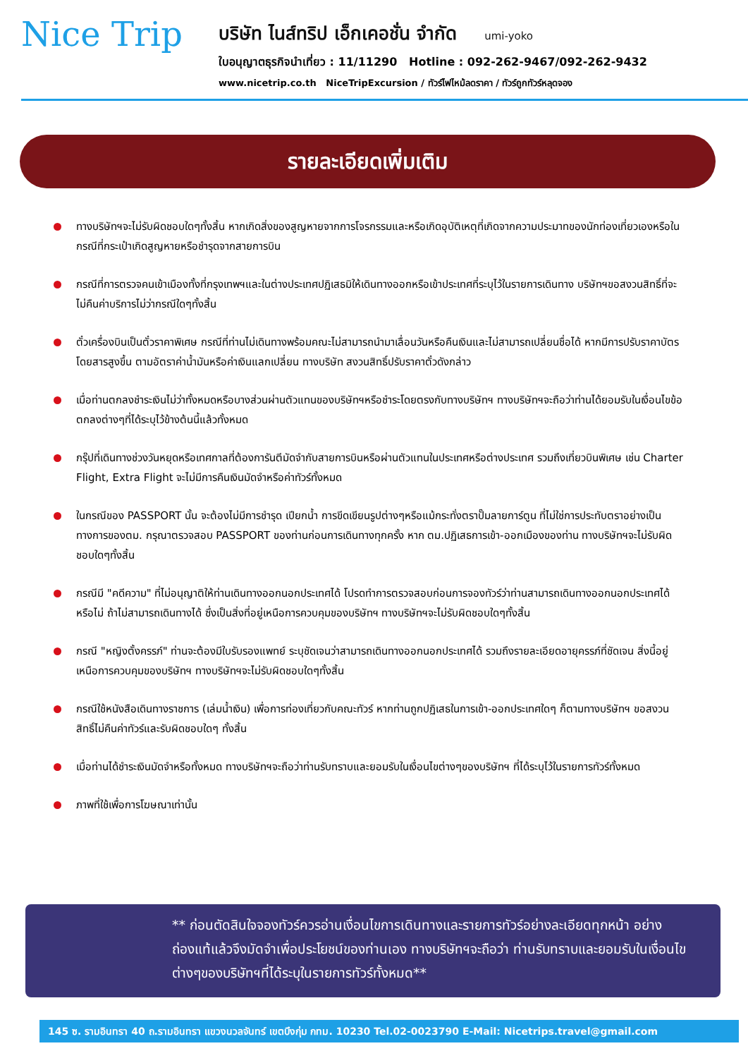Nice Trip
บริษัท ไนส์ทริป เอ็กเคอชั่น จำกัด umi-yoko
ใบอนุญาตธุรกิจนำเที่ยว : 11/11290 Hotline : 092-262-9467/092-262-9432
www.nicetrip.co.th NiceTripExcursion / ทัวร์ไฟไหม้ลดราคา / ทัวร์ถูกทัวร์หลุดจอง
รายละเอียดเพิ่มเติม
ทางบริษัทฯจะไม่รับผิดชอบใดๆทั้งสิ้น หากเกิดสิ่งของสูญหายจากการโจรกรรมและหรือเกิดอุบัติเหตุที่เกิดจากความประมาทของนักท่องเที่ยวเองหรือในกรณีที่กระเป๋าเกิดสูญหายหรือชำรุดจากสายการบิน
กรณีที่การตรวจคนเข้าเมืองทั้งที่กรุงเทพฯและในต่างประเทศปฏิเสธมิให้เดินทางออกหรือเข้าประเทศที่ระบุไว้ในรายการเดินทาง บริษัทฯขอสงวนสิทธิ์ที่จะไม่คืนค่าบริการไม่ว่ากรณีใดๆทั้งสิ้น
ตั๋วเครื่องบินเป็นตั๋วราคาพิเศษ กรณีที่ท่านไม่เดินทางพร้อมคณะไม่สามารถนำมาเลื่อนวันหรือคืนเงินและไม่สามารถเปลี่ยนชื่อได้ หากมีการปรับราคาบัตรโดยสารสูงขึ้น ตามอัตราค่าน้ำมันหรือค่าเงินแลกเปลี่ยน ทางบริษัท สงวนสิทธิ์ปรับราคาตั๋วดังกล่าว
เมื่อท่านตกลงชำระเงินไม่ว่าทั้งหมดหรือบางส่วนผ่านตัวแทนของบริษัทฯหรือชำระโดยตรงกับทางบริษัทฯ ทางบริษัทฯจะถือว่าท่านได้ยอมรับในเงื่อนไขข้อตกลงต่างๆที่ได้ระบุไว้ข้างต้นนี้แล้วทั้งหมด
กรุ๊ปที่เดินทางช่วงวันหยุดหรือเทศกาลที่ต้องการันตีมัดจำกับสายการบินหรือผ่านตัวแทนในประเทศหรือต่างประเทศ รวมถึงเที่ยวบินพิเศษ เช่น Charter Flight, Extra Flight จะไม่มีการคืนเงินมัดจำหรือค่าทัวร์ทั้งหมด
ในกรณีของ PASSPORT นั้น จะต้องไม่มีการชำรุด เปียกน้ำ การขีดเขียนรูปต่างๆหรือแม้กระทั่งตราปั๊มลายการ์ตูน ที่ไม่ใช่การประทับตราอย่างเป็นทางการของตม. กรุณาตรวจสอบ PASSPORT ของท่านก่อนการเดินทางทุกครั้ง หาก ตม.ปฏิเสธการเข้า-ออกเมืองของท่าน ทางบริษัทฯจะไม่รับผิดชอบใดๆทั้งสิ้น
กรณีมี "คดีความ" ที่ไม่อนุญาติให้ท่านเดินทางออกนอกประเทศได้ โปรดทำการตรวจสอบก่อนการจองทัวร์ว่าท่านสามารถเดินทางออกนอกประเทศได้หรือไม่ ถ้าไม่สามารถเดินทางได้ ซึ่งเป็นสิ่งที่อยู่เหนือการควบคุมของบริษัทฯ ทางบริษัทฯจะไม่รับผิดชอบใดๆทั้งสิ้น
กรณี "หญิงตั้งครรภ์" ท่านจะต้องมีใบรับรองแพทย์ ระบุชัดเจนว่าสามารถเดินทางออกนอกประเทศได้ รวมถึงรายละเอียดอายุครรภ์ที่ชัดเจน สิ่งนี้อยู่เหนือการควบคุมของบริษัทฯ ทางบริษัทฯจะไม่รับผิดชอบใดๆทั้งสิ้น
กรณีใช้หนังสือเดินทางราชการ (เล่มน้ำเงิน) เพื่อการท่องเที่ยวกับคณะทัวร์ หากท่านถูกปฏิเสธในการเข้า-ออกประเทศใดๆ ก็ตามทางบริษัทฯ ขอสงวนสิทธิ์ไม่คืนค่าทัวร์และรับผิดชอบใดๆ ทั้งสิ้น
เมื่อท่านได้ชำระเงินมัดจำหรือทั้งหมด ทางบริษัทฯจะถือว่าท่านรับทราบและยอมรับในเงื่อนไขต่างๆของบริษัทฯ ที่ได้ระบุไว้ในรายการทัวร์ทั้งหมด
ภาพที่ใช้เพื่อการโฆษณาเท่านั้น
** ก่อนตัดสินใจจองทัวร์ควรอ่านเงื่อนไขการเดินทางและรายการทัวร์อย่างละเอียดทุกหน้า อย่างถ่องแท้แล้วจึงมัดจำเพื่อประโยชน์ของท่านเอง ทางบริษัทฯจะถือว่า ท่านรับทราบและยอมรับในเงื่อนไขต่างๆของบริษัทฯที่ได้ระบุในรายการทัวร์ทั้งหมด**
145 ซ. รามอินทรา 40 ถ.รามอินทรา แขวงนวลจันทร์ เขตบึงกุ่ม กทม. 10230 Tel.02-0023790 E-Mail: Nicetrips.travel@gmail.com